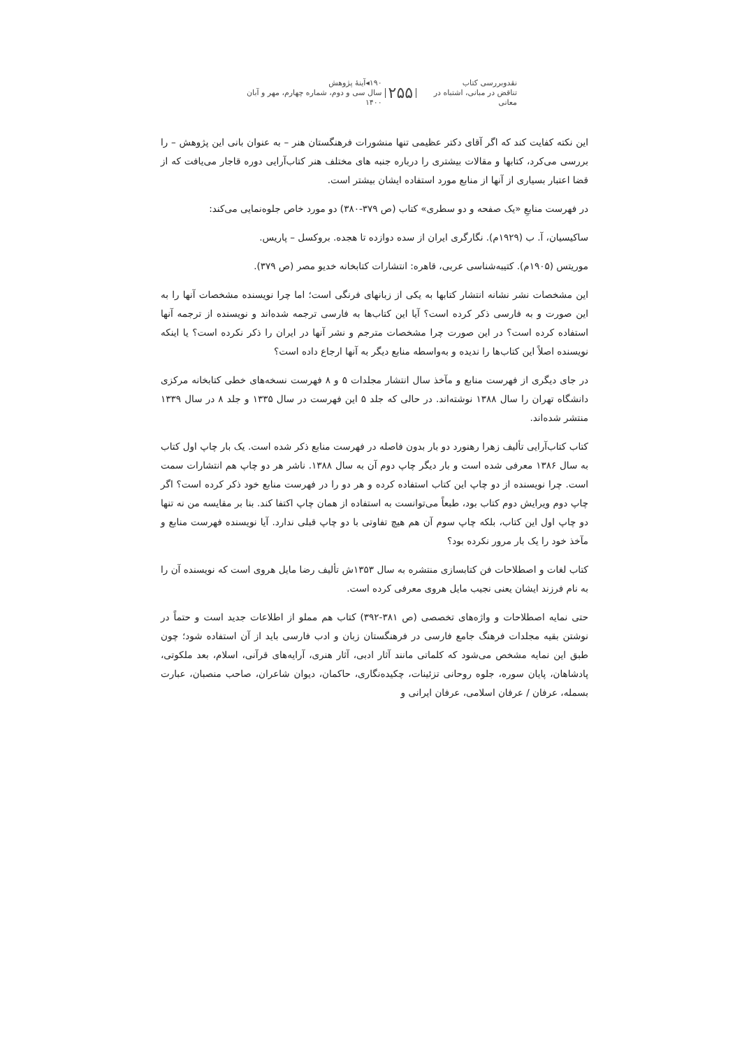نقدوبررسی کتاب
تناقض در مبانی، اشتباه در معانی
۲۵۵
۱۹۰◂آینهٔ پژوهش
سال سی و دوم، شماره چهارم، مهر و آبان ۱۴۰۰
این نکته کفایت کند که اگر آقای دکتر عظیمی تنها منشورات فرهنگستان هنر – به عنوان بانی این پژوهش – را بررسی می‌کرد، کتابها و مقالات بیشتری را درباره جنبه های مختلف هنر کتاب‌آرایی دوره قاجار می‌یافت که از قضا اعتبار بسیاری از آنها از منابع مورد استفاده ایشان بیشتر است.
در فهرست منابعِ «یک صفحه و دو سطری» کتاب (ص ۳۷۹-۳۸۰) دو مورد خاص جلوه‌نمایی می‌کند:
ساکیسیان، آ. ب (۱۹۲۹م). نگارگری ایران از سده دوازده تا هجده. بروکسل – پاریس.
موریتس (۱۹۰۵م). کتیبه‌شناسی عربی، قاهره: انتشارات کتابخانه خدیو مصر (ص ۳۷۹).
این مشخصات نشر نشانه انتشار کتابها به یکی از زبانهای فرنگی است؛ اما چرا نویسنده مشخصات آنها را به این صورت و به فارسی ذکر کرده است؟ آیا این کتاب‌ها به فارسی ترجمه شده‌اند و نویسنده از ترجمه آنها استفاده کرده است؟ در این صورت چرا مشخصات مترجم و نشر آنها در ایران را ذکر نکرده است؟ یا اینکه نویسنده اصلاً این کتاب‌ها را ندیده و به‌واسطه منابع دیگر به آنها ارجاع داده است؟
در جای دیگری از فهرست منابع و مآخذ سال انتشار مجلدات ۵ و ۸ فهرست نسخه‌های خطی کتابخانه مرکزی دانشگاه تهران را سال ۱۳۸۸ نوشته‌اند. در حالی که جلد ۵ این فهرست در سال ۱۳۳۵ و جلد ۸ در سال ۱۳۳۹ منتشر شده‌اند.
کتاب کتاب‌آرایی تألیف زهرا رهنورد دو بار بدون فاصله در فهرست منابع ذکر شده است. یک بار چاپ اول کتاب به سال ۱۳۸۶ معرفی شده است و بار دیگر چاپ دوم آن به سال ۱۳۸۸. ناشر هر دو چاپ هم انتشارات سمت است. چرا نویسنده از دو چاپ این کتاب استفاده کرده و هر دو را در فهرست منابع خود ذکر کرده است؟ اگر چاپ دوم ویرایش دوم کتاب بود، طبعاً می‌توانست به استفاده از همان چاپ اکتفا کند. بنا بر مقایسه من نه تنها دو چاپ اول این کتاب، بلکه چاپ سوم آن هم هیچ تفاوتی با دو چاپ قبلی ندارد. آیا نویسنده فهرست منابع و مآخذ خود را یک بار مرور نکرده بود؟
کتاب لغات و اصطلاحات فن کتابسازی منتشره به سال ۱۳۵۳ش تألیف رضا مایل هروی است که نویسنده آن را به نام فرزند ایشان یعنی نجیب مایل هروی معرفی کرده است.
حتی نمایه اصطلاحات و واژه‌های تخصصی (ص ۳۸۱-۳۹۲) کتاب هم مملو از اطلاعات جدید است و حتماً در نوشتن بقیه مجلدات فرهنگ جامع فارسی در فرهنگستان زبان و ادب فارسی باید از آن استفاده شود؛ چون طبق این نمایه مشخص می‌شود که کلماتی مانند آثار ادبی، آثار هنری، آرایه‌های قرآنی، اسلام، بعد ملکوتی، پادشاهان، پایان سوره، جلوه روحانی تزئینات، چکیده‌نگاری، حاکمان، دیوان شاعران، صاحب منصبان، عبارت بسمله، عرفان / عرفان اسلامی، عرفان ایرانی و